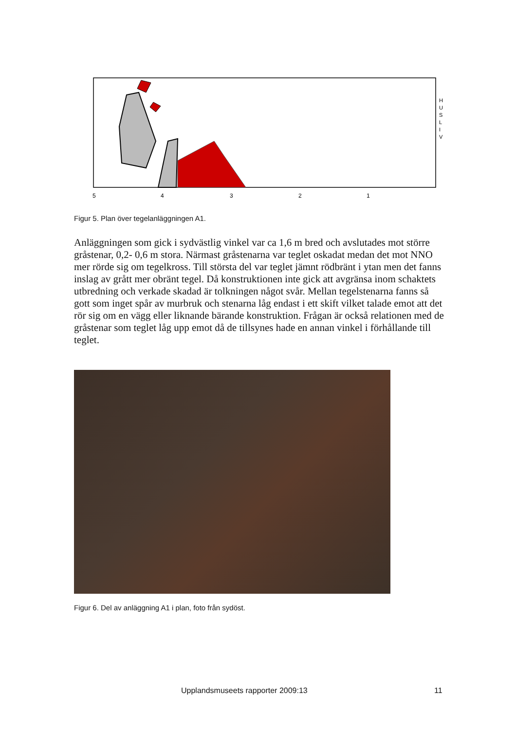5
4
3
2
1
H
U
S
L
I
V
Figur 5. Plan över tegelanläggningen A1.
Anläggningen som gick i sydvästlig vinkel var ca 1,6 m bred och avslutades mot större gråstenar, 0,2- 0,6 m stora. Närmast gråstenarna var teglet oskadat medan det mot NNO mer rörde sig om tegelkross. Till största del var teglet jämnt rödbränt i ytan men det fanns inslag av grått mer obränt tegel. Då konstruktionen inte gick att avgränsa inom schaktets utbredning och verkade skadad är tolkningen något svår. Mellan tegelstenarna fanns så gott som inget spår av murbruk och stenarna låg endast i ett skift vilket talade emot att det rör sig om en vägg eller liknande bärande konstruktion. Frågan är också relationen med de gråstenar som teglet låg upp emot då de tillsynes hade en annan vinkel i förhållande till teglet.
Figur 6. Del av anläggning A1 i plan, foto från sydöst.
Upplandsmuseets rapporter 2009:13 11